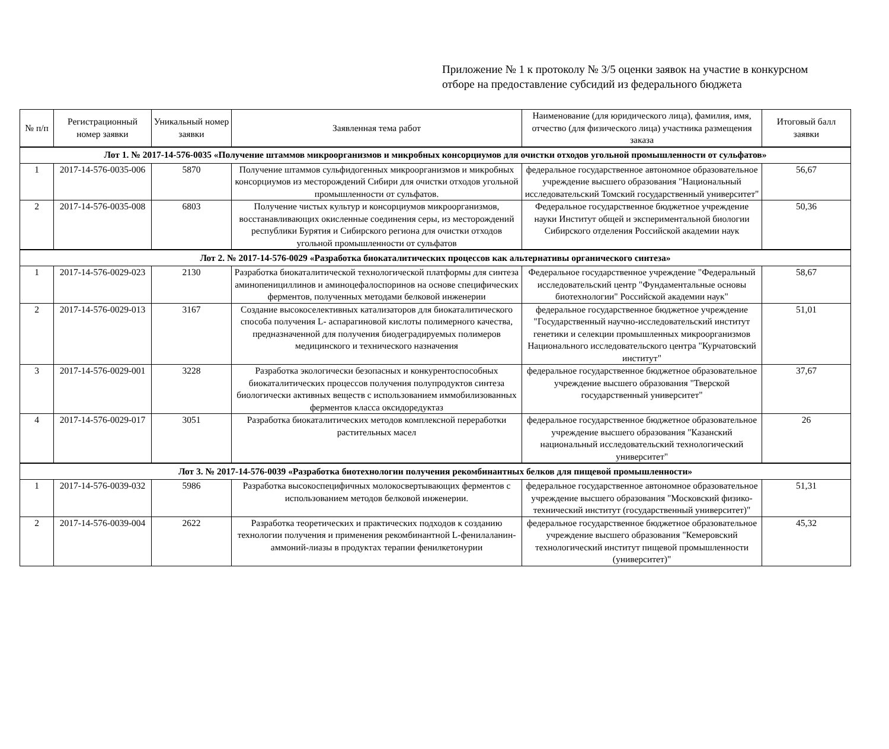Приложение № 1 к протоколу № 3/5 оценки заявок на участие в конкурсном
отборе на предоставление субсидий из федерального бюджета
| № п/п | Регистрационный номер заявки | Уникальный номер заявки | Заявленная тема работ | Наименование (для юридического лица), фамилия, имя, отчество (для физического лица) участника размещения заказа | Итоговый балл заявки |
| --- | --- | --- | --- | --- | --- |
| Лот 1. № 2017-14-576-0035 «Получение штаммов микроорганизмов и микробных консорциумов для очистки отходов угольной промышленности от сульфатов» | | | | | |
| 1 | 2017-14-576-0035-006 | 5870 | Получение штаммов сульфидогенных микроорганизмов и микробных консорциумов из месторождений Сибири для очистки отходов угольной промышленности от сульфатов. | федеральное государственное автономное образовательное учреждение высшего образования "Национальный исследовательский Томский государственный университет" | 56,67 |
| 2 | 2017-14-576-0035-008 | 6803 | Получение чистых культур и консорциумов микроорганизмов, восстанавливающих окисленные соединения серы, из месторождений республики Бурятия и Сибирского региона для очистки отходов угольной промышленности от сульфатов | Федеральное государственное бюджетное учреждение науки Институт общей и экспериментальной биологии Сибирского отделения Российской академии наук | 50,36 |
| Лот 2. № 2017-14-576-0029 «Разработка биокаталитических процессов как альтернативы органического синтеза» | | | | | |
| 1 | 2017-14-576-0029-023 | 2130 | Разработка биокаталитической технологической платформы для синтеза аминопенициллинов и аминоцефалоспоринов на основе специфических ферментов, полученных методами белковой инженерии | Федеральное государственное учреждение "Федеральный исследовательский центр "Фундаментальные основы биотехнологии" Российской академии наук" | 58,67 |
| 2 | 2017-14-576-0029-013 | 3167 | Создание высокоселективных катализаторов для биокаталитического способа получения L- аспарагиновой кислоты полимерного качества, предназначенной для получения биодеградируемых полимеров медицинского и технического назначения | федеральное государственное бюджетное учреждение "Государственный научно-исследовательский институт генетики и селекции промышленных микроорганизмов Национального исследовательского центра "Курчатовский институт" | 51,01 |
| 3 | 2017-14-576-0029-001 | 3228 | Разработка экологически безопасных и конкурентоспособных биокаталитических процессов получения полупродуктов синтеза биологически активных веществ с использованием иммобилизованных ферментов класса оксидоредуктаз | федеральное государственное бюджетное образовательное учреждение высшего образования "Тверской государственный университет" | 37,67 |
| 4 | 2017-14-576-0029-017 | 3051 | Разработка биокаталитических методов комплексной переработки растительных масел | федеральное государственное бюджетное образовательное учреждение высшего образования "Казанский национальный исследовательский технологический университет" | 26 |
| Лот 3. № 2017-14-576-0039 «Разработка биотехнологии получения рекомбинантных белков для пищевой промышленности» | | | | | |
| 1 | 2017-14-576-0039-032 | 5986 | Разработка высокоспецифичных молокосвертывающих ферментов с использованием методов белковой инженерии. | федеральное государственное автономное образовательное учреждение высшего образования "Московский физико-технический институт (государственный университет)" | 51,31 |
| 2 | 2017-14-576-0039-004 | 2622 | Разработка теоретических и практических подходов к созданию технологии получения и применения рекомбинантной L-фенилаланин-аммоний-лиазы в продуктах терапии фенилкетонурии | федеральное государственное бюджетное образовательное учреждение высшего образования "Кемеровский технологический институт пищевой промышленности (университет)" | 45,32 |